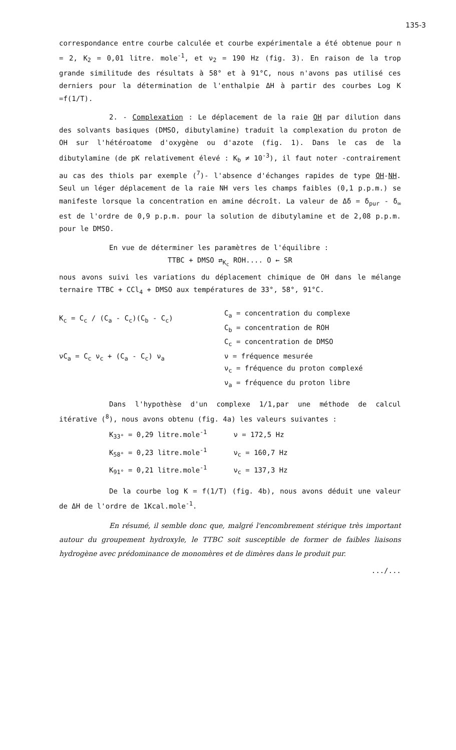135-3
correspondance entre courbe calculée et courbe expérimentale a été obtenue pour n = 2, K<sub>2</sub> = 0,01 litre. mole<sup>-1</sup>, et ν<sub>2</sub> = 190 Hz (fig. 3). En raison de la trop grande similitude des résultats à 58° et à 91°C, nous n'avons pas utilisé ces derniers pour la détermination de l'enthalpie ΔH à partir des courbes Log K =f(1/T).
2. - Complexation : Le déplacement de la raie OH par dilution dans des solvants basiques (DMSO, dibutylamine) traduit la complexation du proton de OH sur l'hétéroatome d'oxygène ou d'azote (fig. 1). Dans le cas de la dibutylamine (de pK relativement élevé : K<sub>b</sub> ≠ 10<sup>-3</sup>), il faut noter -contrairement au cas des thiols par exemple (<sup>7</sup>)- l'absence d'échanges rapides de type OH-NH. Seul un léger déplacement de la raie NH vers les champs faibles (0,1 p.p.m.) se manifeste lorsque la concentration en amine décroît. La valeur de Δδ = δ<sub>pur</sub> - δ<sub>∞</sub> est de l'ordre de 0,9 p.p.m. pour la solution de dibutylamine et de 2,08 p.p.m. pour le DMSO.
En vue de déterminer les paramètres de l'équilibre :
TTBC + DMSO ⇄<sub>K<sub>c</sub></sub> ROH.... O ← SR
nous avons suivi les variations du déplacement chimique de OH dans le mélange ternaire TTBC + CCl<sub>4</sub> + DMSO aux températures de 33°, 58°, 91°C.
K<sub>c</sub> = C<sub>c</sub> / (C<sub>a</sub> - C<sub>c</sub>)(C<sub>b</sub> - C<sub>c</sub>)
νC<sub>a</sub> = C<sub>c</sub> ν<sub>c</sub> + (C<sub>a</sub> - C<sub>c</sub>) ν<sub>a</sub>
C<sub>a</sub> = concentration du complexe
C<sub>b</sub> = concentration de ROH
C<sub>c</sub> = concentration de DMSO
ν = fréquence mesurée
ν<sub>c</sub> = fréquence du proton complexé
ν<sub>a</sub> = fréquence du proton libre
Dans l'hypothèse d'un complexe 1/1,par une méthode de calcul itérative (<sup>8</sup>), nous avons obtenu (fig. 4a) les valeurs suivantes :
K<sub>33°</sub> = 0,29 litre.mole<sup>-1</sup> ν = 172,5 Hz
K<sub>58°</sub> = 0,23 litre.mole<sup>-1</sup> ν<sub>c</sub> = 160,7 Hz
K<sub>91°</sub> = 0,21 litre.mole<sup>-1</sup> ν<sub>c</sub> = 137,3 Hz
De la courbe log K = f(1/T) (fig. 4b), nous avons déduit une valeur de ΔH de l'ordre de 1Kcal.mole<sup>-1</sup>.
En résumé, il semble donc que, malgré l'encombrement stérique très important autour du groupement hydroxyle, le TTBC soit susceptible de former de faibles liaisons hydrogène avec prédominance de monomères et de dimères dans le produit pur.
.../...